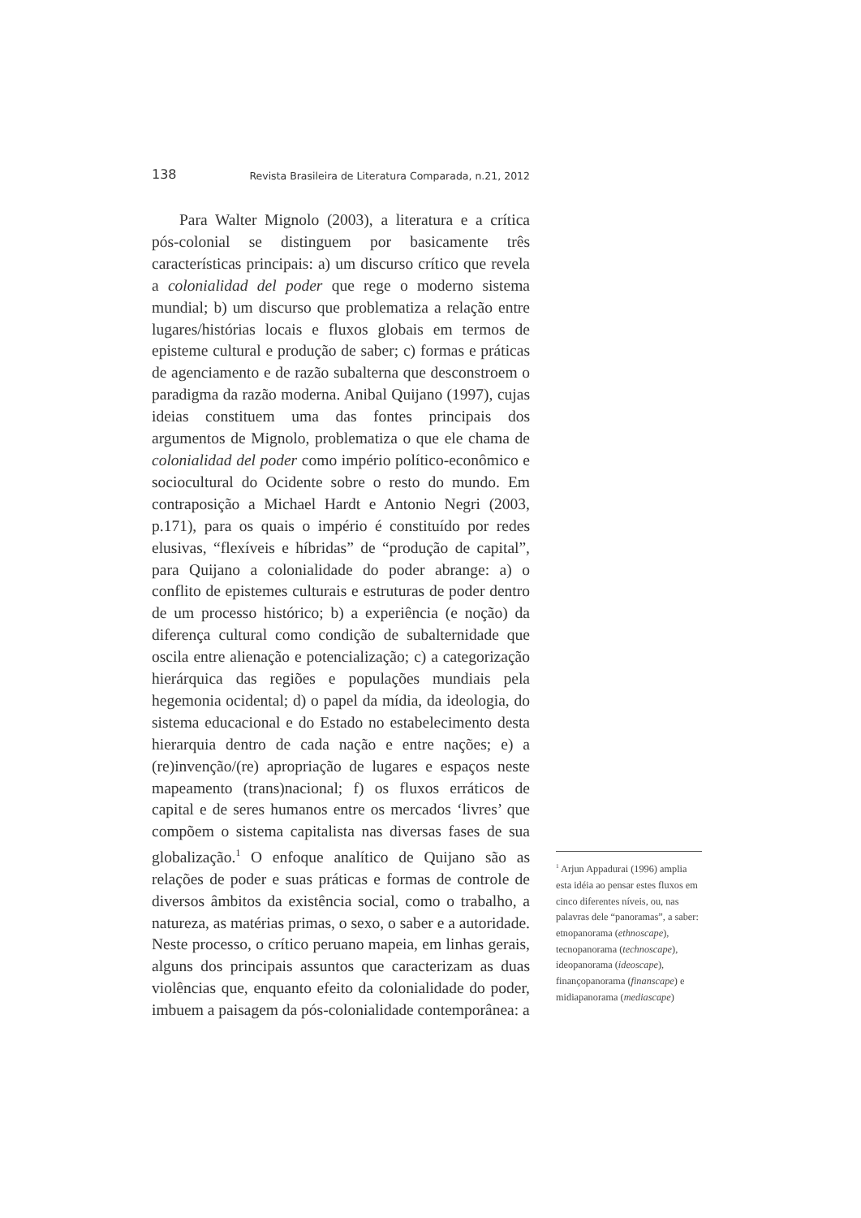138 Revista Brasileira de Literatura Comparada, n.21, 2012
Para Walter Mignolo (2003), a literatura e a crítica pós-colonial se distinguem por basicamente três características principais: a) um discurso crítico que revela a colonialidad del poder que rege o moderno sistema mundial; b) um discurso que problematiza a relação entre lugares/histórias locais e fluxos globais em termos de episteme cultural e produção de saber; c) formas e práticas de agenciamento e de razão subalterna que desconstroem o paradigma da razão moderna. Anibal Quijano (1997), cujas ideias constituem uma das fontes principais dos argumentos de Mignolo, problematiza o que ele chama de colonialidad del poder como império político-econômico e sociocultural do Ocidente sobre o resto do mundo. Em contraposição a Michael Hardt e Antonio Negri (2003, p.171), para os quais o império é constituído por redes elusivas, “flexíveis e híbridas” de “produção de capital”, para Quijano a colonialidade do poder abrange: a) o conflito de epistemes culturais e estruturas de poder dentro de um processo histórico; b) a experiência (e noção) da diferença cultural como condição de subalternidade que oscila entre alienação e potencialização; c) a categorização hierárquica das regiões e populações mundiais pela hegemonia ocidental; d) o papel da mídia, da ideologia, do sistema educacional e do Estado no estabelecimento desta hierarquia dentro de cada nação e entre nações; e) a (re)invenção/(re) apropriação de lugares e espaços neste mapeamento (trans)nacional; f) os fluxos erráticos de capital e de seres humanos entre os mercados ‘livres’ que compõem o sistema capitalista nas diversas fases de sua globalização.<sup>1</sup> O enfoque analítico de Quijano são as relações de poder e suas práticas e formas de controle de diversos âmbitos da existência social, como o trabalho, a natureza, as matérias primas, o sexo, o saber e a autoridade. Neste processo, o crítico peruano mapeia, em linhas gerais, alguns dos principais assuntos que caracterizam as duas violências que, enquanto efeito da colonialidade do poder, imbuem a paisagem da pós-colonialidade contemporânea: a
<sup>1</sup> Arjun Appadurai (1996) amplia esta idéia ao pensar estes fluxos em cinco diferentes níveis, ou, nas palavras dele “panoramas”, a saber: etnopanorama (ethnoscape), tecnopanorama (technoscape), ideopanorama (ideoscape), finançopanorama (finanscape) e midiapanorama (mediascape)